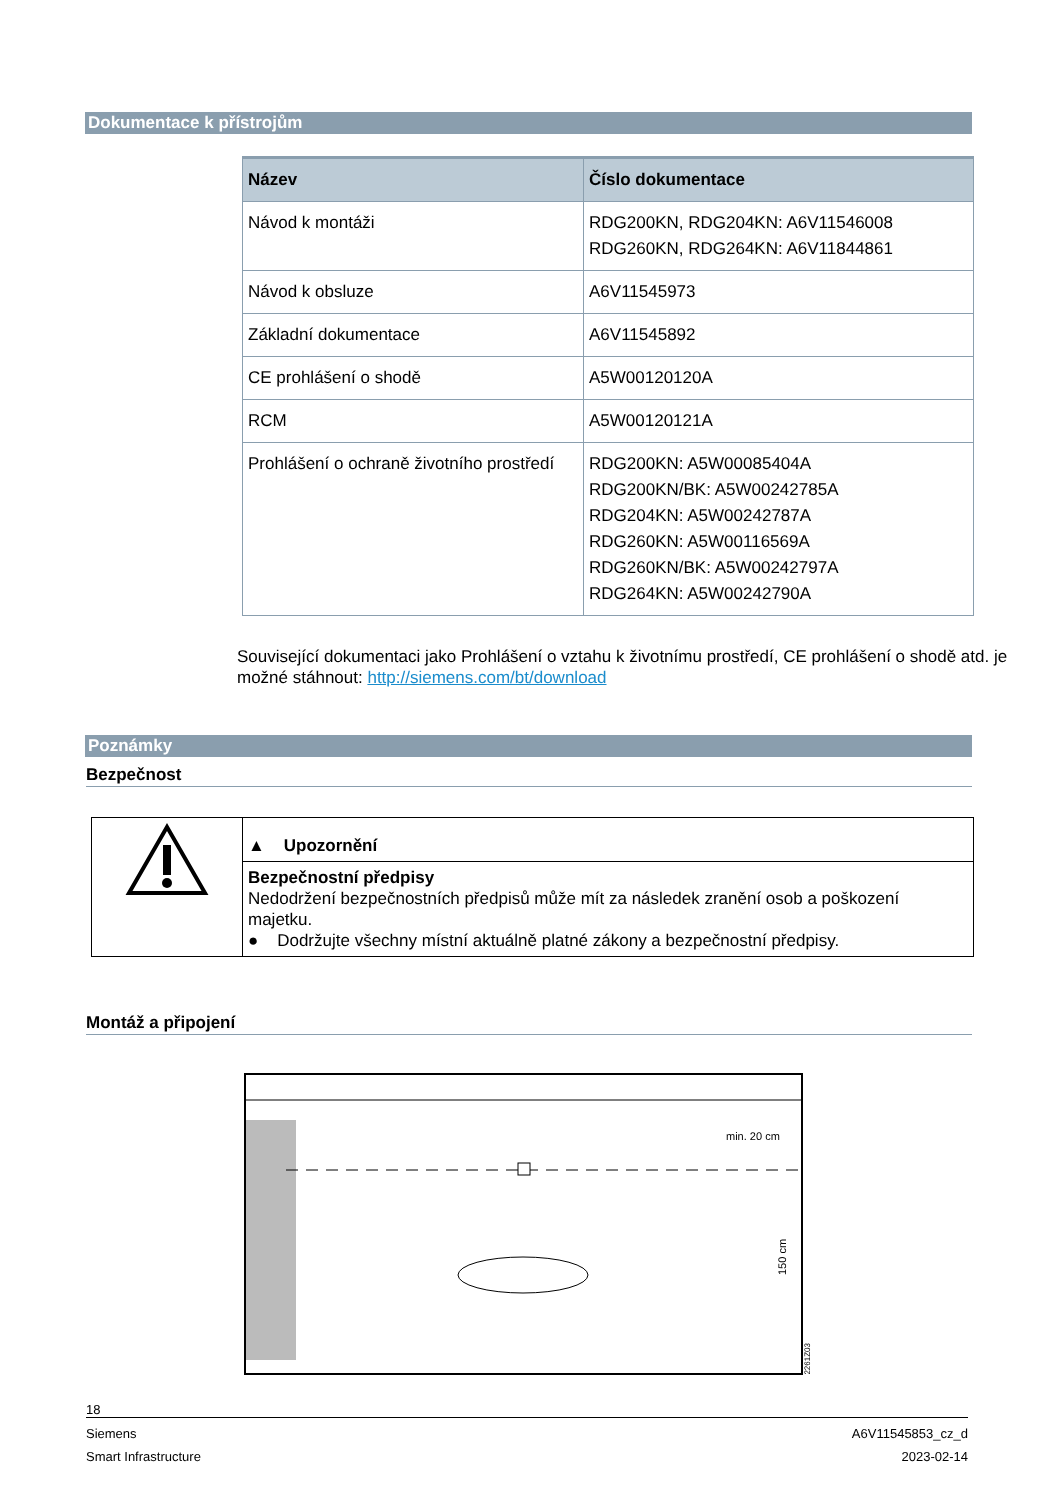Dokumentace k přístrojům
| Název | Číslo dokumentace |
| --- | --- |
| Návod k montáži | RDG200KN, RDG204KN: A6V11546008 RDG260KN, RDG264KN: A6V11844861 |
| Návod k obsluze | A6V11545973 |
| Základní dokumentace | A6V11545892 |
| CE prohlášení o shodě | A5W00120120A |
| RCM | A5W00120121A |
| Prohlášení o ochraně životního prostředí | RDG200KN: A5W00085404A RDG200KN/BK: A5W00242785A RDG204KN: A5W00242787A RDG260KN: A5W00116569A RDG260KN/BK: A5W00242797A RDG264KN: A5W00242790A |
Související dokumentaci jako Prohlášení o vztahu k životnímu prostředí, CE prohlášení o shodě atd. je možné stáhnout: http://siemens.com/bt/download
Poznámky
Bezpečnost
| | ▲ Upozornění |
| | Bezpečnostní předpisy Nedodržení bezpečnostních předpisů může mít za následek zranění osob a poškození majetku. ● Dodržujte všechny místní aktuálně platné zákony a bezpečnostní předpisy. |
Montáž a připojení
min. 20 cm
150 cm
2261Z03
18
Siemens A6V11545853_cz_d
Smart Infrastructure 2023-02-14